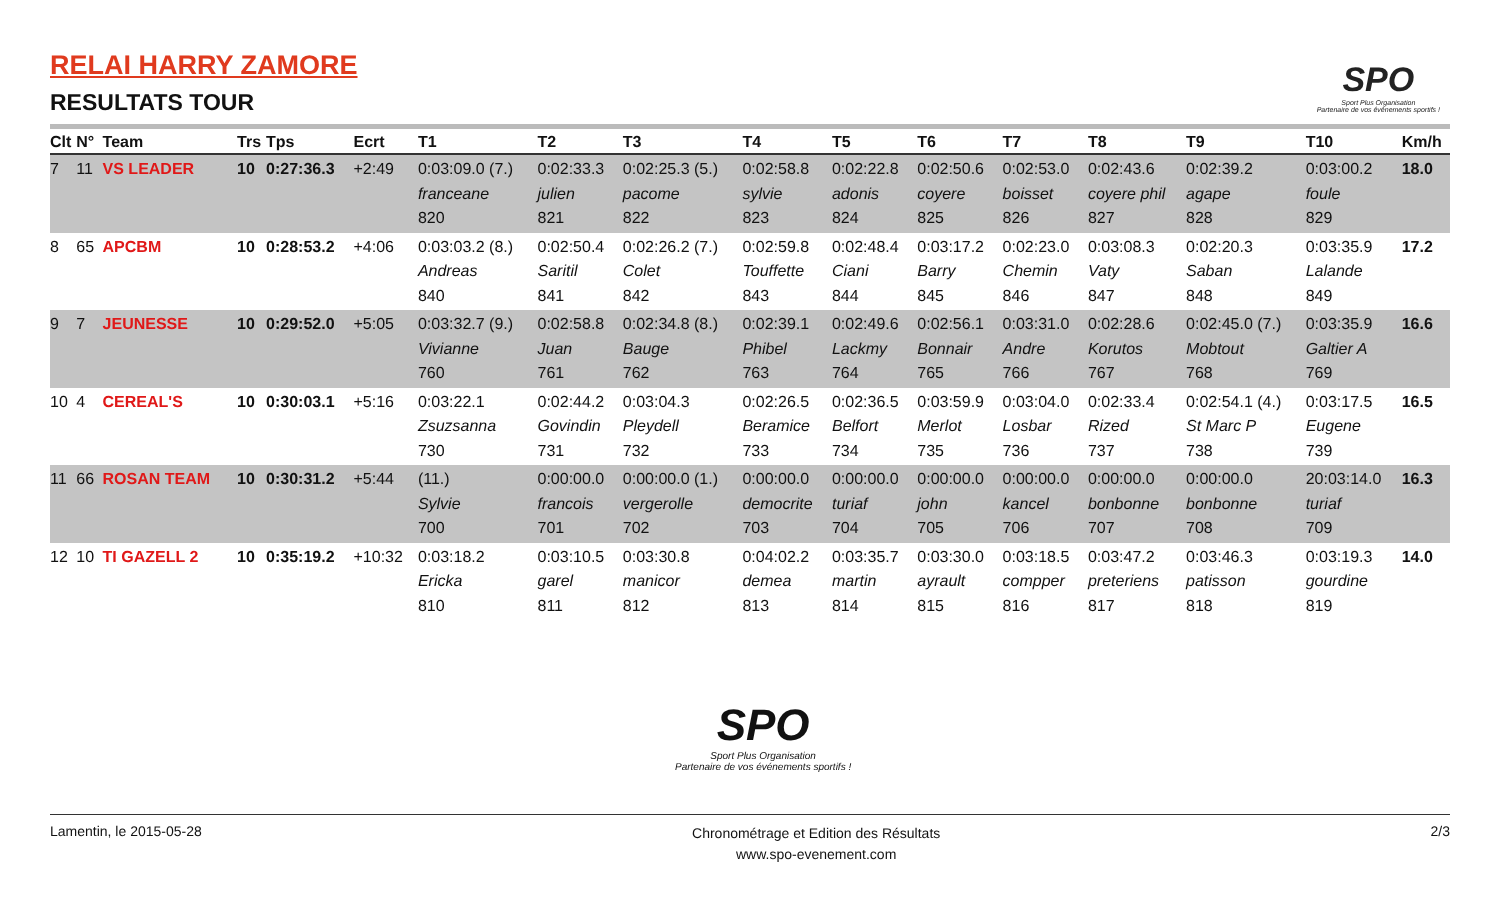SPO
Sport Plus Organisation
Partenaire de vos événements sportifs !
RELAI HARRY ZAMORE
RESULTATS TOUR
| Clt | N° | Team | Trs | Tps | Ecrt | T1 | T2 | T3 | T4 | T5 | T6 | T7 | T8 | T9 | T10 | Km/h |
| --- | --- | --- | --- | --- | --- | --- | --- | --- | --- | --- | --- | --- | --- | --- | --- | --- |
| 7 | 11 | VS LEADER | 10 | 0:27:36.3 | +2:49 | 0:03:09.0 (7.) franceane 820 | 0:02:33.3 julien 821 | 0:02:25.3 (5.) pacome 822 | 0:02:58.8 sylvie 823 | 0:02:22.8 adonis 824 | 0:02:50.6 coyere 825 | 0:02:53.0 boisset 826 | 0:02:43.6 coyere phil 827 | 0:02:39.2 agape 828 | 0:03:00.2 foule 829 | 18.0 |
| 8 | 65 | APCBM | 10 | 0:28:53.2 | +4:06 | 0:03:03.2 (8.) Andreas 840 | 0:02:50.4 Saritil 841 | 0:02:26.2 (7.) Colet 842 | 0:02:59.8 Touffette 843 | 0:02:48.4 Ciani 844 | 0:03:17.2 Barry 845 | 0:02:23.0 Chemin 846 | 0:03:08.3 Vaty 847 | 0:02:20.3 Saban 848 | 0:03:35.9 Lalande 849 | 17.2 |
| 9 | 7 | JEUNESSE | 10 | 0:29:52.0 | +5:05 | 0:03:32.7 (9.) Vivianne 760 | 0:02:58.8 Juan 761 | 0:02:34.8 (8.) Bauge 762 | 0:02:39.1 Phibel 763 | 0:02:49.6 Lackmy 764 | 0:02:56.1 Bonnair 765 | 0:03:31.0 Andre 766 | 0:02:28.6 Korutos 767 | 0:02:45.0 (7.) Mobtout 768 | 0:03:35.9 Galtier A 769 | 16.6 |
| 10 | 4 | CEREAL'S | 10 | 0:30:03.1 | +5:16 | 0:03:22.1 Zsuzsanna 730 | 0:02:44.2 Govindin 731 | 0:03:04.3 Pleydell 732 | 0:02:26.5 Beramice 733 | 0:02:36.5 Belfort 734 | 0:03:59.9 Merlot 735 | 0:03:04.0 Losbar 736 | 0:02:33.4 Rized 737 | 0:02:54.1 (4.) St Marc P 738 | 0:03:17.5 Eugene 739 | 16.5 |
| 11 | 66 | ROSAN TEAM | 10 | 0:30:31.2 | +5:44 | (11.) Sylvie 700 | 0:00:00.0 francois 701 | 0:00:00.0 (1.) vergerolle 702 | 0:00:00.0 democrite 703 | 0:00:00.0 turiaf 704 | 0:00:00.0 john 705 | 0:00:00.0 kancel 706 | 0:00:00.0 bonbonne 707 | 0:00:00.0 bonbonne 708 | 20:03:14.0 turiaf 709 | 16.3 |
| 12 | 10 | TI GAZELL 2 | 10 | 0:35:19.2 | +10:32 | 0:03:18.2 Ericka 810 | 0:03:10.5 garel 811 | 0:03:30.8 manicor 812 | 0:04:02.2 demea 813 | 0:03:35.7 martin 814 | 0:03:30.0 ayrault 815 | 0:03:18.5 compper 816 | 0:03:47.2 preteriens 817 | 0:03:46.3 patisson 818 | 0:03:19.3 gourdine 819 | 14.0 |
SPO
Sport Plus Organisation
Partenaire de vos événements sportifs !
Lamentin, le 2015-05-28
Chronométrage et Edition des Résultats
www.spo-evenement.com
2/3